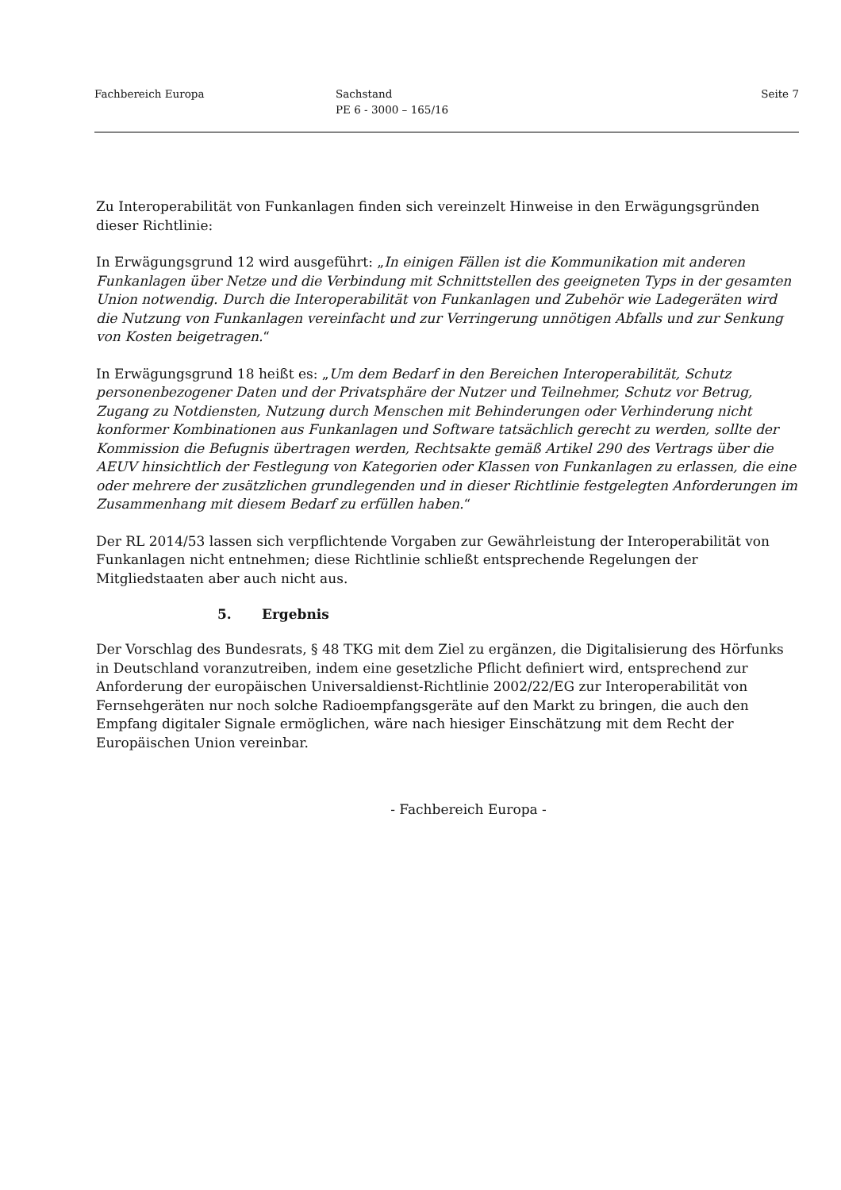Fachbereich Europa Sachstand
PE 6 - 3000 – 165/16
Seite 7
Zu Interoperabilität von Funkanlagen finden sich vereinzelt Hinweise in den Erwägungsgründen dieser Richtlinie:
In Erwägungsgrund 12 wird ausgeführt: „In einigen Fällen ist die Kommunikation mit anderen Funkanlagen über Netze und die Verbindung mit Schnittstellen des geeigneten Typs in der gesamten Union notwendig. Durch die Interoperabilität von Funkanlagen und Zubehör wie Ladegeräten wird die Nutzung von Funkanlagen vereinfacht und zur Verringerung unnötigen Abfalls und zur Senkung von Kosten beigetragen.“
In Erwägungsgrund 18 heißt es: „Um dem Bedarf in den Bereichen Interoperabilität, Schutz personenbezogener Daten und der Privatsphäre der Nutzer und Teilnehmer, Schutz vor Betrug, Zugang zu Notdiensten, Nutzung durch Menschen mit Behinderungen oder Verhinderung nicht konformer Kombinationen aus Funkanlagen und Software tatsächlich gerecht zu werden, sollte der Kommission die Befugnis übertragen werden, Rechtsakte gemäß Artikel 290 des Vertrags über die AEUV hinsichtlich der Festlegung von Kategorien oder Klassen von Funkanlagen zu erlassen, die eine oder mehrere der zusätzlichen grundlegenden und in dieser Richtlinie festgelegten Anforderungen im Zusammenhang mit diesem Bedarf zu erfüllen haben.“
Der RL 2014/53 lassen sich verpflichtende Vorgaben zur Gewährleistung der Interoperabilität von Funkanlagen nicht entnehmen; diese Richtlinie schließt entsprechende Regelungen der Mitgliedstaaten aber auch nicht aus.
5. Ergebnis
Der Vorschlag des Bundesrats, § 48 TKG mit dem Ziel zu ergänzen, die Digitalisierung des Hörfunks in Deutschland voranzutreiben, indem eine gesetzliche Pflicht definiert wird, entsprechend zur Anforderung der europäischen Universaldienst-Richtlinie 2002/22/EG zur Interoperabilität von Fernsehgeräten nur noch solche Radioempfangsgeräte auf den Markt zu bringen, die auch den Empfang digitaler Signale ermöglichen, wäre nach hiesiger Einschätzung mit dem Recht der Europäischen Union vereinbar.
- Fachbereich Europa -